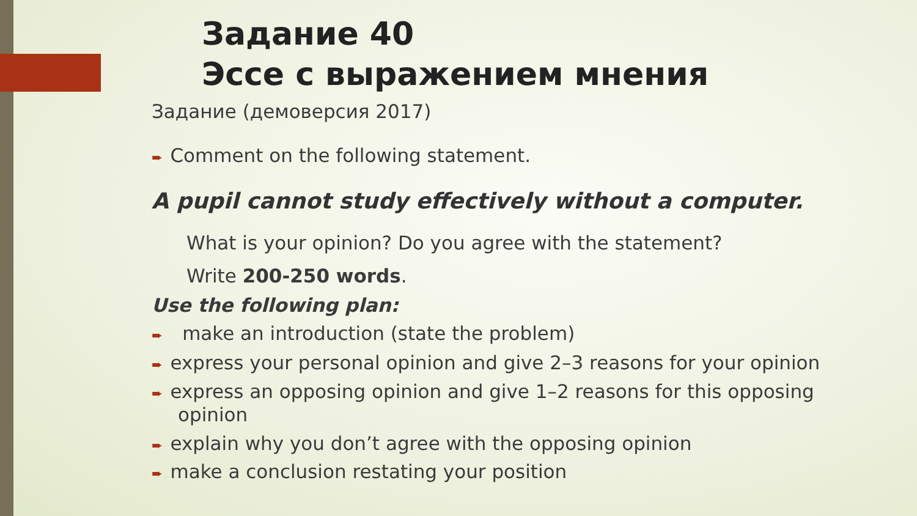Задание 40
Эссе с выражением мнения
Задание (демоверсия 2017)
➨ Comment on the following statement.
A pupil cannot study effectively without a computer.
What is your opinion? Do you agree with the statement?
Write 200-250 words.
Use the following plan:
➨ make an introduction (state the problem)
➨ express your personal opinion and give 2–3 reasons for your opinion
➨ express an opposing opinion and give 1–2 reasons for this opposing opinion
➨ explain why you don’t agree with the opposing opinion
➨ make a conclusion restating your position